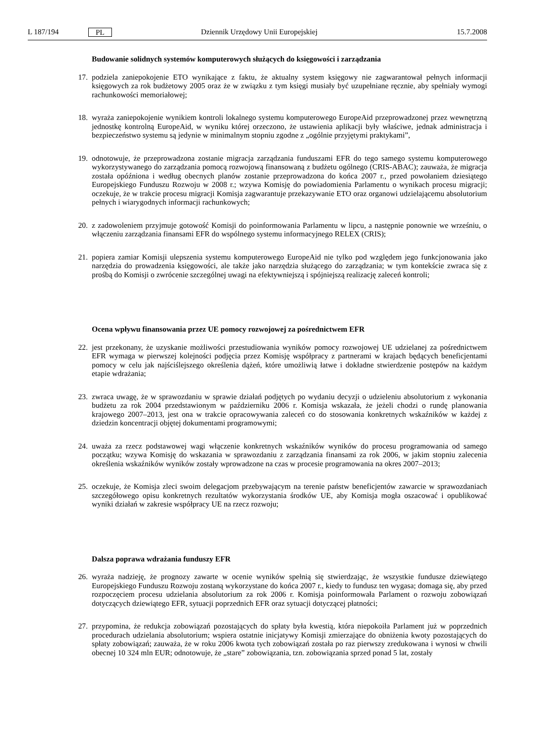L 187/194 PL Dziennik Urzędowy Unii Europejskiej 15.7.2008
Budowanie solidnych systemów komputerowych służących do księgowości i zarządzania
17. podziela zaniepokojenie ETO wynikające z faktu, że aktualny system księgowy nie zagwarantował pełnych informacji księgowych za rok budżetowy 2005 oraz że w związku z tym księgi musiały być uzupełniane ręcznie, aby spełniały wymogi rachunkowości memoriałowej;
18. wyraża zaniepokojenie wynikiem kontroli lokalnego systemu komputerowego EuropeAid przeprowadzonej przez wewnętrzną jednostkę kontrolną EuropeAid, w wyniku której orzeczono, że ustawienia aplikacji były właściwe, jednak administracja i bezpieczeństwo systemu są jedynie w minimalnym stopniu zgodne z „ogólnie przyjętymi praktykami”,
19. odnotowuje, że przeprowadzona zostanie migracja zarządzania funduszami EFR do tego samego systemu komputerowego wykorzystywanego do zarządzania pomocą rozwojową finansowaną z budżetu ogólnego (CRIS-ABAC); zauważa, że migracja została opóźniona i według obecnych planów zostanie przeprowadzona do końca 2007 r., przed powołaniem dziesiątego Europejskiego Funduszu Rozwoju w 2008 r.; wzywa Komisję do powiadomienia Parlamentu o wynikach procesu migracji; oczekuje, że w trakcie procesu migracji Komisja zagwarantuje przekazywanie ETO oraz organowi udzielającemu absolutorium pełnych i wiarygodnych informacji rachunkowych;
20. z zadowoleniem przyjmuje gotowość Komisji do poinformowania Parlamentu w lipcu, a następnie ponownie we wrześniu, o włączeniu zarządzania finansami EFR do wspólnego systemu informacyjnego RELEX (CRIS);
21. popiera zamiar Komisji ulepszenia systemu komputerowego EuropeAid nie tylko pod względem jego funkcjonowania jako narzędzia do prowadzenia księgowości, ale także jako narzędzia służącego do zarządzania; w tym kontekście zwraca się z prośbą do Komisji o zwrócenie szczególnej uwagi na efektywniejszą i spójniejszą realizację zaleceń kontroli;
Ocena wpływu finansowania przez UE pomocy rozwojowej za pośrednictwem EFR
22. jest przekonany, że uzyskanie możliwości przestudiowania wyników pomocy rozwojowej UE udzielanej za pośrednictwem EFR wymaga w pierwszej kolejności podjęcia przez Komisję współpracy z partnerami w krajach będących beneficjentami pomocy w celu jak najściślejszego określenia dążeń, które umożliwią łatwe i dokładne stwierdzenie postępów na każdym etapie wdrażania;
23. zwraca uwagę, że w sprawozdaniu w sprawie działań podjętych po wydaniu decyzji o udzieleniu absolutorium z wykonania budżetu za rok 2004 przedstawionym w październiku 2006 r. Komisja wskazała, że jeżeli chodzi o rundę planowania krajowego 2007–2013, jest ona w trakcie opracowywania zaleceń co do stosowania konkretnych wskaźników w każdej z dziedzin koncentracji objętej dokumentami programowymi;
24. uważa za rzecz podstawowej wagi włączenie konkretnych wskaźników wyników do procesu programowania od samego początku; wzywa Komisję do wskazania w sprawozdaniu z zarządzania finansami za rok 2006, w jakim stopniu zalecenia określenia wskaźników wyników zostały wprowadzone na czas w procesie programowania na okres 2007–2013;
25. oczekuje, że Komisja zleci swoim delegacjom przebywającym na terenie państw beneficjentów zawarcie w sprawozdaniach szczegółowego opisu konkretnych rezultatów wykorzystania środków UE, aby Komisja mogła oszacować i opublikować wyniki działań w zakresie współpracy UE na rzecz rozwoju;
Dalsza poprawa wdrażania funduszy EFR
26. wyraża nadzieję, że prognozy zawarte w ocenie wyników spełnią się stwierdzając, że wszystkie fundusze dziewiątego Europejskiego Funduszu Rozwoju zostaną wykorzystane do końca 2007 r., kiedy to fundusz ten wygasa; domaga się, aby przed rozpoczęciem procesu udzielania absolutorium za rok 2006 r. Komisja poinformowała Parlament o rozwoju zobowiązań dotyczących dziewiątego EFR, sytuacji poprzednich EFR oraz sytuacji dotyczącej płatności;
27. przypomina, że redukcja zobowiązań pozostających do spłaty była kwestią, która niepokoiła Parlament już w poprzednich procedurach udzielania absolutorium; wspiera ostatnie inicjatywy Komisji zmierzające do obniżenia kwoty pozostających do spłaty zobowiązań; zauważa, że w roku 2006 kwota tych zobowiązań została po raz pierwszy zredukowana i wynosi w chwili obecnej 10 324 mln EUR; odnotowuje, że „stare” zobowiązania, tzn. zobowiązania sprzed ponad 5 lat, zostały